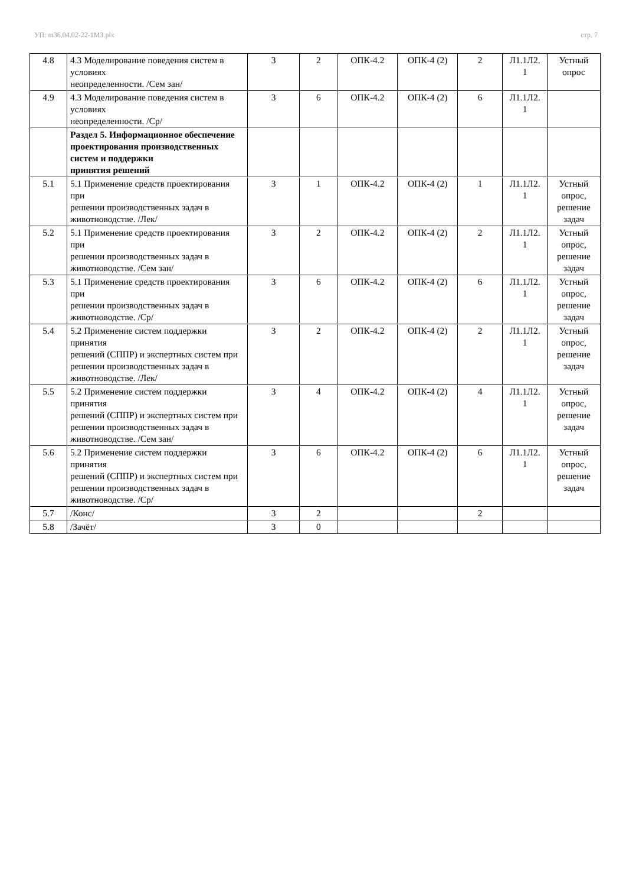УП: m36.04.02-22-1МЗ.plx стр. 7
| 4.8 | 4.3 Моделирование поведения систем в условиях неопределенности. /Сем зан/ | 3 | 2 | ОПК-4.2 | ОПК-4 (2) | 2 | Л1.1Л2. 1 | Устный опрос |
| 4.9 | 4.3 Моделирование поведения систем в условиях неопределенности. /Ср/ | 3 | 6 | ОПК-4.2 | ОПК-4 (2) | 6 | Л1.1Л2. 1 | |
| | Раздел 5. Информационное обеспечение проектирования производственных систем и поддержки принятия решений | | | | | | | |
| 5.1 | 5.1 Применение средств проектирования при решении производственных задач в животноводстве. /Лек/ | 3 | 1 | ОПК-4.2 | ОПК-4 (2) | 1 | Л1.1Л2. 1 | Устный опрос, решение задач |
| 5.2 | 5.1 Применение средств проектирования при решении производственных задач в животноводстве. /Сем зан/ | 3 | 2 | ОПК-4.2 | ОПК-4 (2) | 2 | Л1.1Л2. 1 | Устный опрос, решение задач |
| 5.3 | 5.1 Применение средств проектирования при решении производственных задач в животноводстве. /Ср/ | 3 | 6 | ОПК-4.2 | ОПК-4 (2) | 6 | Л1.1Л2. 1 | Устный опрос, решение задач |
| 5.4 | 5.2 Применение систем поддержки принятия решений (СППР) и экспертных систем при решении производственных задач в животноводстве. /Лек/ | 3 | 2 | ОПК-4.2 | ОПК-4 (2) | 2 | Л1.1Л2. 1 | Устный опрос, решение задач |
| 5.5 | 5.2 Применение систем поддержки принятия решений (СППР) и экспертных систем при решении производственных задач в животноводстве. /Сем зан/ | 3 | 4 | ОПК-4.2 | ОПК-4 (2) | 4 | Л1.1Л2. 1 | Устный опрос, решение задач |
| 5.6 | 5.2 Применение систем поддержки принятия решений (СППР) и экспертных систем при решении производственных задач в животноводстве. /Ср/ | 3 | 6 | ОПК-4.2 | ОПК-4 (2) | 6 | Л1.1Л2. 1 | Устный опрос, решение задач |
| 5.7 | /Конс/ | 3 | 2 | | | 2 | | |
| 5.8 | /Зачёт/ | 3 | 0 | | | | | |